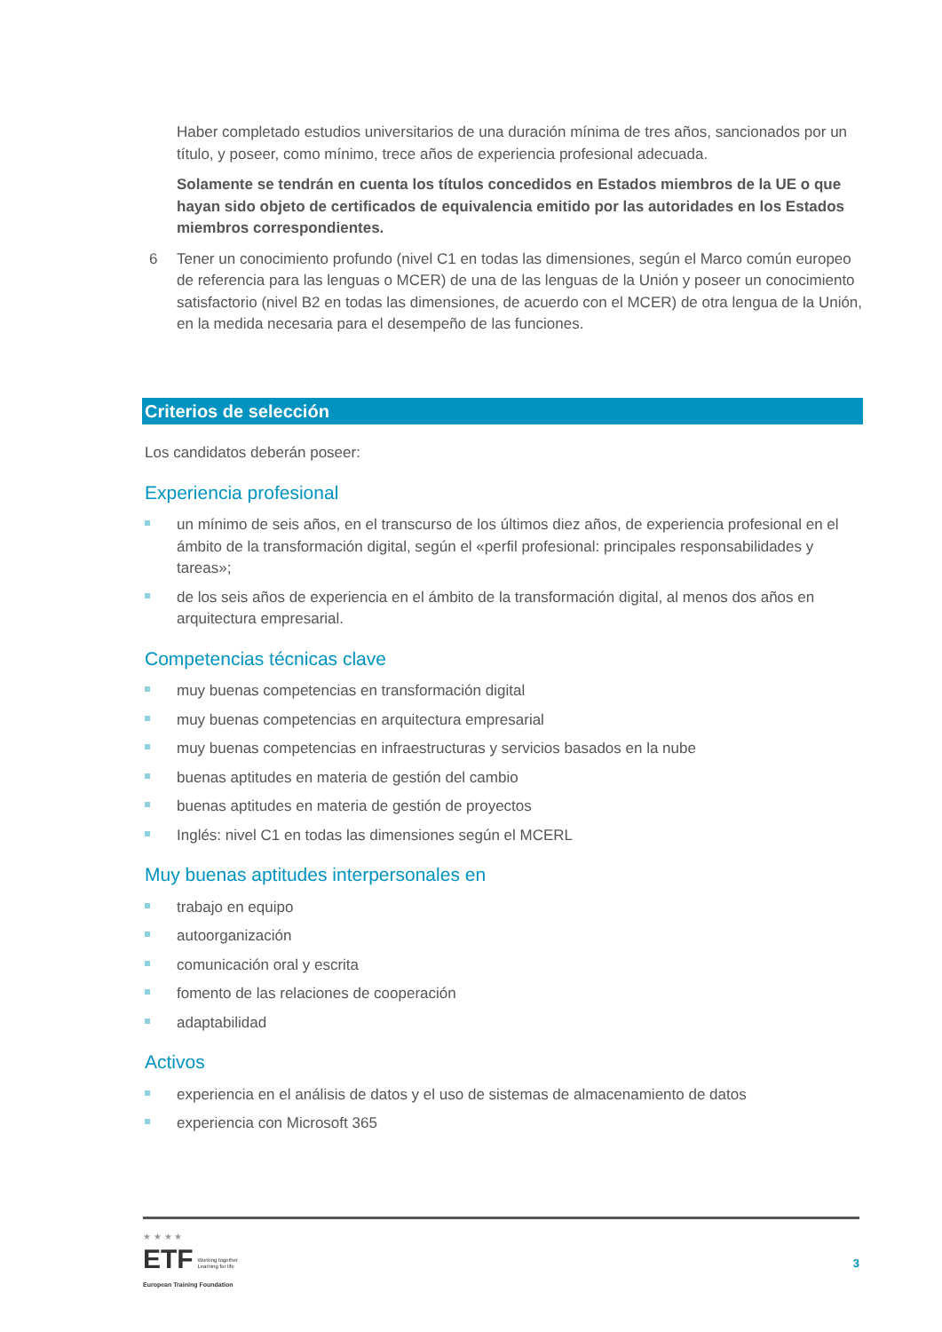Haber completado estudios universitarios de una duración mínima de tres años, sancionados por un título, y poseer, como mínimo, trece años de experiencia profesional adecuada.
Solamente se tendrán en cuenta los títulos concedidos en Estados miembros de la UE o que hayan sido objeto de certificados de equivalencia emitido por las autoridades en los Estados miembros correspondientes.
6 Tener un conocimiento profundo (nivel C1 en todas las dimensiones, según el Marco común europeo de referencia para las lenguas o MCER) de una de las lenguas de la Unión y poseer un conocimiento satisfactorio (nivel B2 en todas las dimensiones, de acuerdo con el MCER) de otra lengua de la Unión, en la medida necesaria para el desempeño de las funciones.
Criterios de selección
Los candidatos deberán poseer:
Experiencia profesional
un mínimo de seis años, en el transcurso de los últimos diez años, de experiencia profesional en el ámbito de la transformación digital, según el «perfil profesional: principales responsabilidades y tareas»;
de los seis años de experiencia en el ámbito de la transformación digital, al menos dos años en arquitectura empresarial.
Competencias técnicas clave
muy buenas competencias en transformación digital
muy buenas competencias en arquitectura empresarial
muy buenas competencias en infraestructuras y servicios basados en la nube
buenas aptitudes en materia de gestión del cambio
buenas aptitudes en materia de gestión de proyectos
Inglés: nivel C1 en todas las dimensiones según el MCERL
Muy buenas aptitudes interpersonales en
trabajo en equipo
autoorganización
comunicación oral y escrita
fomento de las relaciones de cooperación
adaptabilidad
Activos
experiencia en el análisis de datos y el uso de sistemas de almacenamiento de datos
experiencia con Microsoft 365
★ ★ ★ ★
ETF Working together
Learning for life
European Training Foundation
3